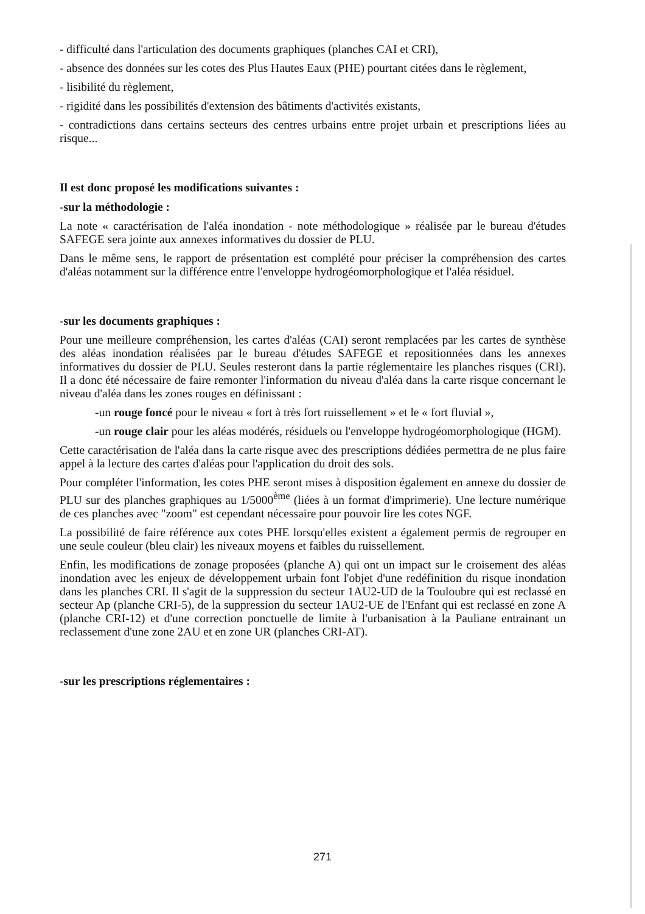- difficulté dans l'articulation des documents graphiques (planches CAI et CRI),
- absence des données sur les cotes des Plus Hautes Eaux (PHE) pourtant citées dans le règlement,
- lisibilité du règlement,
- rigidité dans les possibilités d'extension des bâtiments d'activités existants,
- contradictions dans certains secteurs des centres urbains entre projet urbain et prescriptions liées au risque...
Il est donc proposé les modifications suivantes :
-sur la méthodologie :
La note « caractérisation de l'aléa inondation - note méthodologique » réalisée par le bureau d'études SAFEGE sera jointe aux annexes informatives du dossier de PLU.
Dans le même sens, le rapport de présentation est complété pour préciser la compréhension des cartes d'aléas notamment sur la différence entre l'enveloppe hydrogéomorphologique et l'aléa résiduel.
-sur les documents graphiques :
Pour une meilleure compréhension, les cartes d'aléas (CAI) seront remplacées par les cartes de synthèse des aléas inondation réalisées par le bureau d'études SAFEGE et repositionnées dans les annexes informatives du dossier de PLU. Seules resteront dans la partie réglementaire les planches risques (CRI). Il a donc été nécessaire de faire remonter l'information du niveau d'aléa dans la carte risque concernant le niveau d'aléa dans les zones rouges en définissant :
-un rouge foncé pour le niveau « fort à très fort ruissellement » et le « fort fluvial »,
-un rouge clair pour les aléas modérés, résiduels ou l'enveloppe hydrogéomorphologique (HGM).
Cette caractérisation de l'aléa dans la carte risque avec des prescriptions dédiées permettra de ne plus faire appel à la lecture des cartes d'aléas pour l'application du droit des sols.
Pour compléter l'information, les cotes PHE seront mises à disposition également en annexe du dossier de PLU sur des planches graphiques au 1/5000<sup>ème</sup> (liées à un format d'imprimerie). Une lecture numérique de ces planches avec "zoom" est cependant nécessaire pour pouvoir lire les cotes NGF.
La possibilité de faire référence aux cotes PHE lorsqu'elles existent a également permis de regrouper en une seule couleur (bleu clair) les niveaux moyens et faibles du ruissellement.
Enfin, les modifications de zonage proposées (planche A) qui ont un impact sur le croisement des aléas inondation avec les enjeux de développement urbain font l'objet d'une redéfinition du risque inondation dans les planches CRI. Il s'agit de la suppression du secteur 1AU2-UD de la Touloubre qui est reclassé en secteur Ap (planche CRI-5), de la suppression du secteur 1AU2-UE de l'Enfant qui est reclassé en zone A (planche CRI-12) et d'une correction ponctuelle de limite à l'urbanisation à la Pauliane entrainant un reclassement d'une zone 2AU et en zone UR (planches CRI-AT).
-sur les prescriptions réglementaires :
271